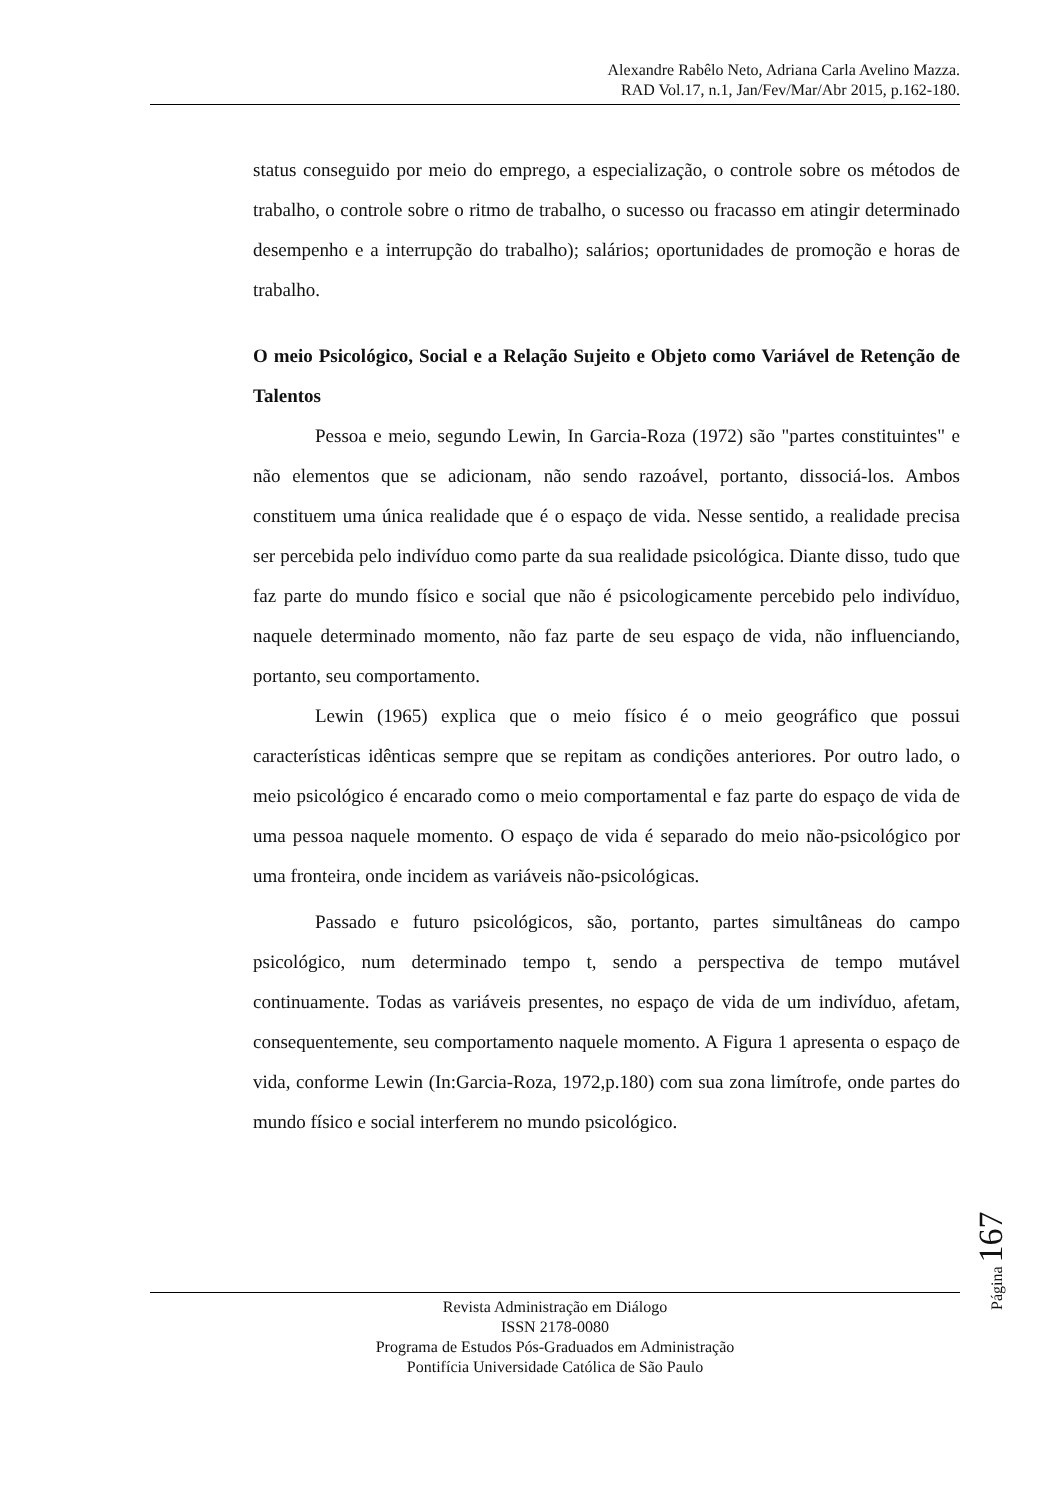Alexandre Rabêlo Neto, Adriana Carla Avelino Mazza.
RAD Vol.17, n.1, Jan/Fev/Mar/Abr 2015, p.162-180.
status conseguido por meio do emprego, a especialização, o controle sobre os métodos de trabalho, o controle sobre o ritmo de trabalho, o sucesso ou fracasso em atingir determinado desempenho e a interrupção do trabalho); salários; oportunidades de promoção e horas de trabalho.
O meio Psicológico, Social e a Relação Sujeito e Objeto como Variável de Retenção de Talentos
Pessoa e meio, segundo Lewin, In Garcia-Roza (1972) são "partes constituintes" e não elementos que se adicionam, não sendo razoável, portanto, dissociá-los. Ambos constituem uma única realidade que é o espaço de vida. Nesse sentido, a realidade precisa ser percebida pelo indivíduo como parte da sua realidade psicológica. Diante disso, tudo que faz parte do mundo físico e social que não é psicologicamente percebido pelo indivíduo, naquele determinado momento, não faz parte de seu espaço de vida, não influenciando, portanto, seu comportamento.
Lewin (1965) explica que o meio físico é o meio geográfico que possui características idênticas sempre que se repitam as condições anteriores. Por outro lado, o meio psicológico é encarado como o meio comportamental e faz parte do espaço de vida de uma pessoa naquele momento. O espaço de vida é separado do meio não-psicológico por uma fronteira, onde incidem as variáveis não-psicológicas.
Passado e futuro psicológicos, são, portanto, partes simultâneas do campo psicológico, num determinado tempo t, sendo a perspectiva de tempo mutável continuamente. Todas as variáveis presentes, no espaço de vida de um indivíduo, afetam, consequentemente, seu comportamento naquele momento. A Figura 1 apresenta o espaço de vida, conforme Lewin (In:Garcia-Roza, 1972,p.180) com sua zona limítrofe, onde partes do mundo físico e social interferem no mundo psicológico.
Página 167
Revista Administração em Diálogo
ISSN 2178-0080
Programa de Estudos Pós-Graduados em Administração
Pontifícia Universidade Católica de São Paulo